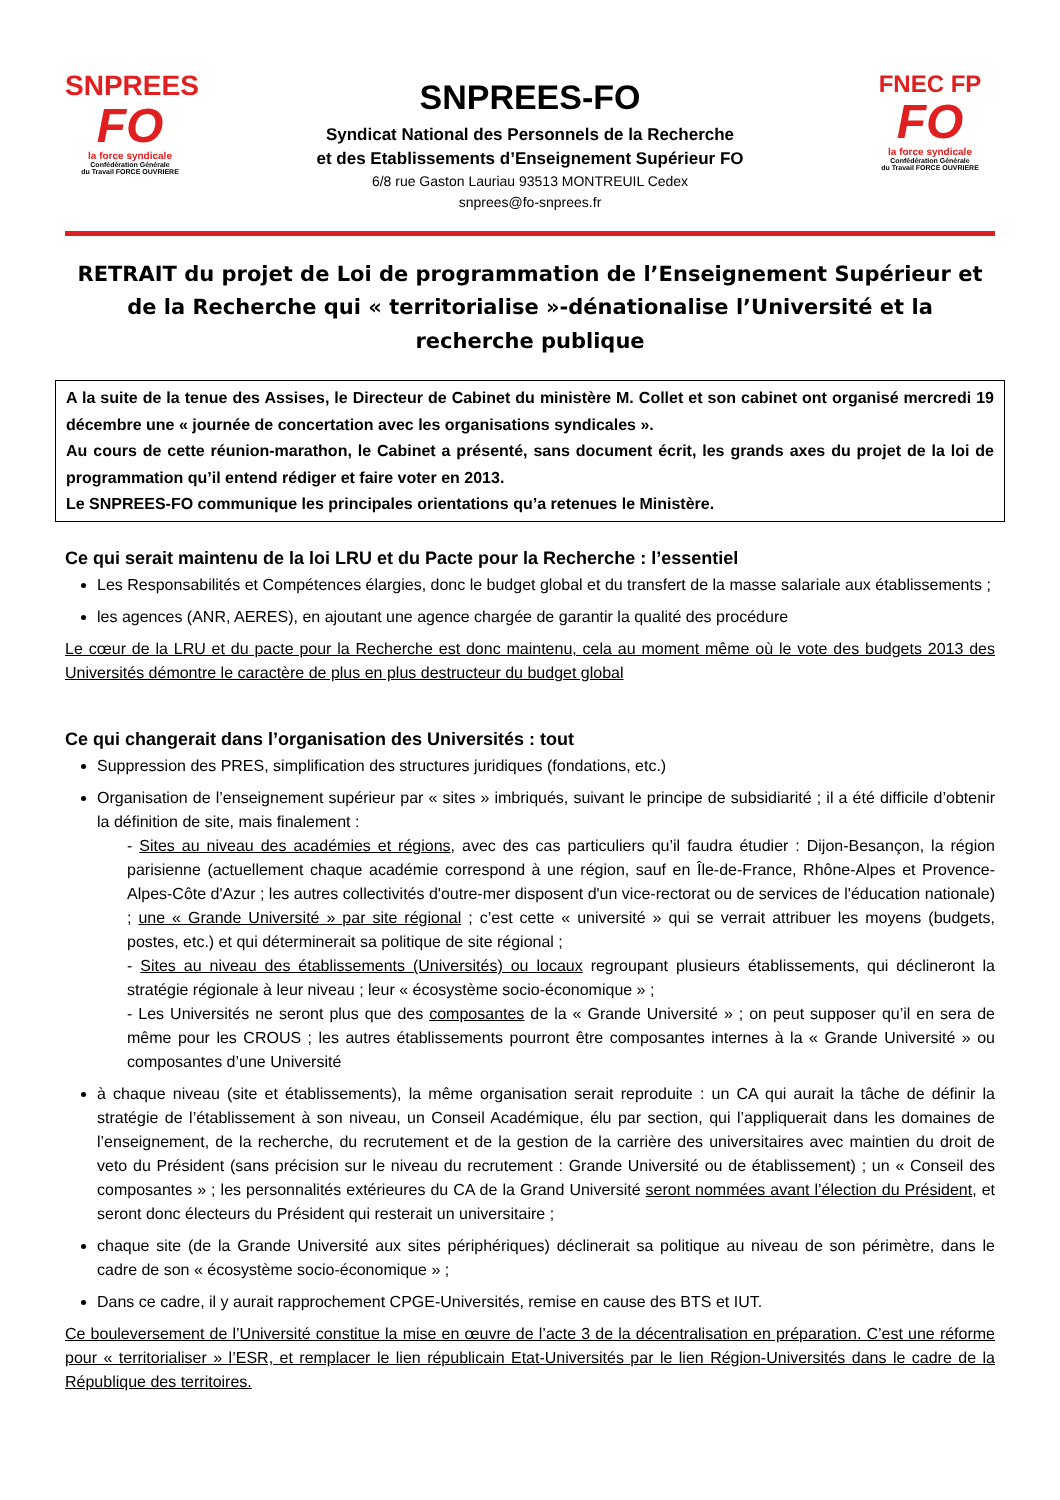SNPREES
FO
la force syndicale
Confédération Générale
du Travail FORCE OUVRIERE
SNPREES-FO
Syndicat National des Personnels de la Recherche
et des Etablissements d’Enseignement Supérieur FO
6/8 rue Gaston Lauriau 93513 MONTREUIL Cedex
snprees@fo-snprees.fr
FNEC FP
FO
la force syndicale
Confédération Générale
du Travail FORCE OUVRIERE
RETRAIT du projet de Loi de programmation de l’Enseignement Supérieur et de la Recherche qui « territorialise »-dénationalise l’Université et la recherche publique
A la suite de la tenue des Assises, le Directeur de Cabinet du ministère M. Collet et son cabinet ont organisé mercredi 19 décembre une « journée de concertation avec les organisations syndicales ».
Au cours de cette réunion-marathon, le Cabinet a présenté, sans document écrit, les grands axes du projet de la loi de programmation qu’il entend rédiger et faire voter en 2013.
Le SNPREES-FO communique les principales orientations qu’a retenues le Ministère.
Ce qui serait maintenu de la loi LRU et du Pacte pour la Recherche : l’essentiel
Les Responsabilités et Compétences élargies, donc le budget global et du transfert de la masse salariale aux établissements ;
les agences (ANR, AERES), en ajoutant une agence chargée de garantir la qualité des procédure
Le cœur de la LRU et du pacte pour la Recherche est donc maintenu, cela au moment même où le vote des budgets 2013 des Universités démontre le caractère de plus en plus destructeur du budget global
Ce qui changerait dans l’organisation des Universités : tout
Suppression des PRES, simplification des structures juridiques (fondations, etc.)
Organisation de l’enseignement supérieur par « sites » imbriqués, suivant le principe de subsidiarité ; il a été difficile d’obtenir la définition de site, mais finalement :
- Sites au niveau des académies et régions, avec des cas particuliers qu’il faudra étudier : Dijon-Besançon, la région parisienne (actuellement chaque académie correspond à une région, sauf en Île-de-France, Rhône-Alpes et Provence-Alpes-Côte d'Azur ; les autres collectivités d'outre-mer disposent d'un vice-rectorat ou de services de l'éducation nationale) ; une « Grande Université » par site régional ; c’est cette « université » qui se verrait attribuer les moyens (budgets, postes, etc.) et qui déterminerait sa politique de site régional ;
- Sites au niveau des établissements (Universités) ou locaux regroupant plusieurs établissements, qui déclineront la stratégie régionale à leur niveau ; leur « écosystème socio-économique » ;
- Les Universités ne seront plus que des composantes de la « Grande Université » ; on peut supposer qu’il en sera de même pour les CROUS ; les autres établissements pourront être composantes internes à la « Grande Université » ou composantes d’une Université
à chaque niveau (site et établissements), la même organisation serait reproduite : un CA qui aurait la tâche de définir la stratégie de l’établissement à son niveau, un Conseil Académique, élu par section, qui l’appliquerait dans les domaines de l’enseignement, de la recherche, du recrutement et de la gestion de la carrière des universitaires avec maintien du droit de veto du Président (sans précision sur le niveau du recrutement : Grande Université ou de établissement) ; un « Conseil des composantes » ; les personnalités extérieures du CA de la Grand Université seront nommées avant l’élection du Président, et seront donc électeurs du Président qui resterait un universitaire ;
chaque site (de la Grande Université aux sites périphériques) déclinerait sa politique au niveau de son périmètre, dans le cadre de son « écosystème socio-économique » ;
Dans ce cadre, il y aurait rapprochement CPGE-Universités, remise en cause des BTS et IUT.
Ce bouleversement de l’Université constitue la mise en œuvre de l’acte 3 de la décentralisation en préparation. C’est une réforme pour « territorialiser » l’ESR, et remplacer le lien républicain Etat-Universités par le lien Région-Universités dans le cadre de la République des territoires.